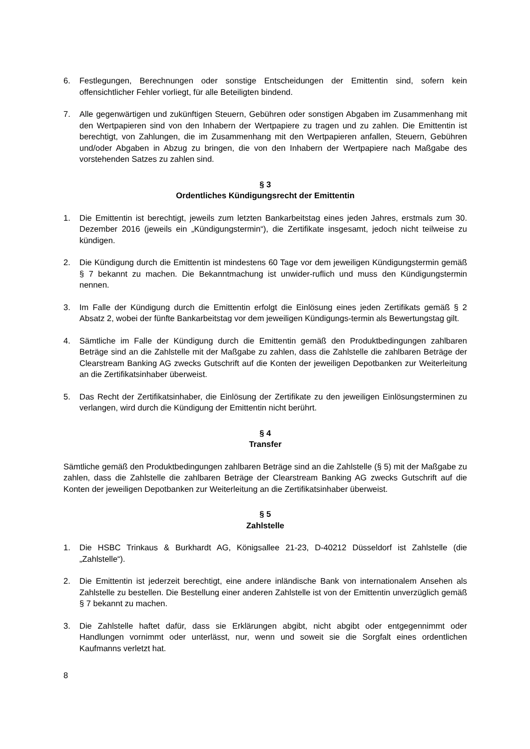6. Festlegungen, Berechnungen oder sonstige Entscheidungen der Emittentin sind, sofern kein offensichtlicher Fehler vorliegt, für alle Beteiligten bindend.
7. Alle gegenwärtigen und zukünftigen Steuern, Gebühren oder sonstigen Abgaben im Zusammenhang mit den Wertpapieren sind von den Inhabern der Wertpapiere zu tragen und zu zahlen. Die Emittentin ist berechtigt, von Zahlungen, die im Zusammenhang mit den Wertpapieren anfallen, Steuern, Gebühren und/oder Abgaben in Abzug zu bringen, die von den Inhabern der Wertpapiere nach Maßgabe des vorstehenden Satzes zu zahlen sind.
§ 3
Ordentliches Kündigungsrecht der Emittentin
1. Die Emittentin ist berechtigt, jeweils zum letzten Bankarbeitstag eines jeden Jahres, erstmals zum 30. Dezember 2016 (jeweils ein „Kündigungstermin“), die Zertifikate insgesamt, jedoch nicht teilweise zu kündigen.
2. Die Kündigung durch die Emittentin ist mindestens 60 Tage vor dem jeweiligen Kündigungstermin gemäß § 7 bekannt zu machen. Die Bekanntmachung ist unwider-ruflich und muss den Kündigungstermin nennen.
3. Im Falle der Kündigung durch die Emittentin erfolgt die Einlösung eines jeden Zertifikats gemäß § 2 Absatz 2, wobei der fünfte Bankarbeitstag vor dem jeweiligen Kündigungs-termin als Bewertungstag gilt.
4. Sämtliche im Falle der Kündigung durch die Emittentin gemäß den Produktbedingungen zahlbaren Beträge sind an die Zahlstelle mit der Maßgabe zu zahlen, dass die Zahlstelle die zahlbaren Beträge der Clearstream Banking AG zwecks Gutschrift auf die Konten der jeweiligen Depotbanken zur Weiterleitung an die Zertifikatsinhaber überweist.
5. Das Recht der Zertifikatsinhaber, die Einlösung der Zertifikate zu den jeweiligen Einlösungsterminen zu verlangen, wird durch die Kündigung der Emittentin nicht berührt.
§ 4
Transfer
Sämtliche gemäß den Produktbedingungen zahlbaren Beträge sind an die Zahlstelle (§ 5) mit der Maßgabe zu zahlen, dass die Zahlstelle die zahlbaren Beträge der Clearstream Banking AG zwecks Gutschrift auf die Konten der jeweiligen Depotbanken zur Weiterleitung an die Zertifikatsinhaber überweist.
§ 5
Zahlstelle
1. Die HSBC Trinkaus & Burkhardt AG, Königsallee 21-23, D-40212 Düsseldorf ist Zahlstelle (die „Zahlstelle“).
2. Die Emittentin ist jederzeit berechtigt, eine andere inländische Bank von internationalem Ansehen als Zahlstelle zu bestellen. Die Bestellung einer anderen Zahlstelle ist von der Emittentin unverzüglich gemäß § 7 bekannt zu machen.
3. Die Zahlstelle haftet dafür, dass sie Erklärungen abgibt, nicht abgibt oder entgegennimmt oder Handlungen vornimmt oder unterlässt, nur, wenn und soweit sie die Sorgfalt eines ordentlichen Kaufmanns verletzt hat.
8